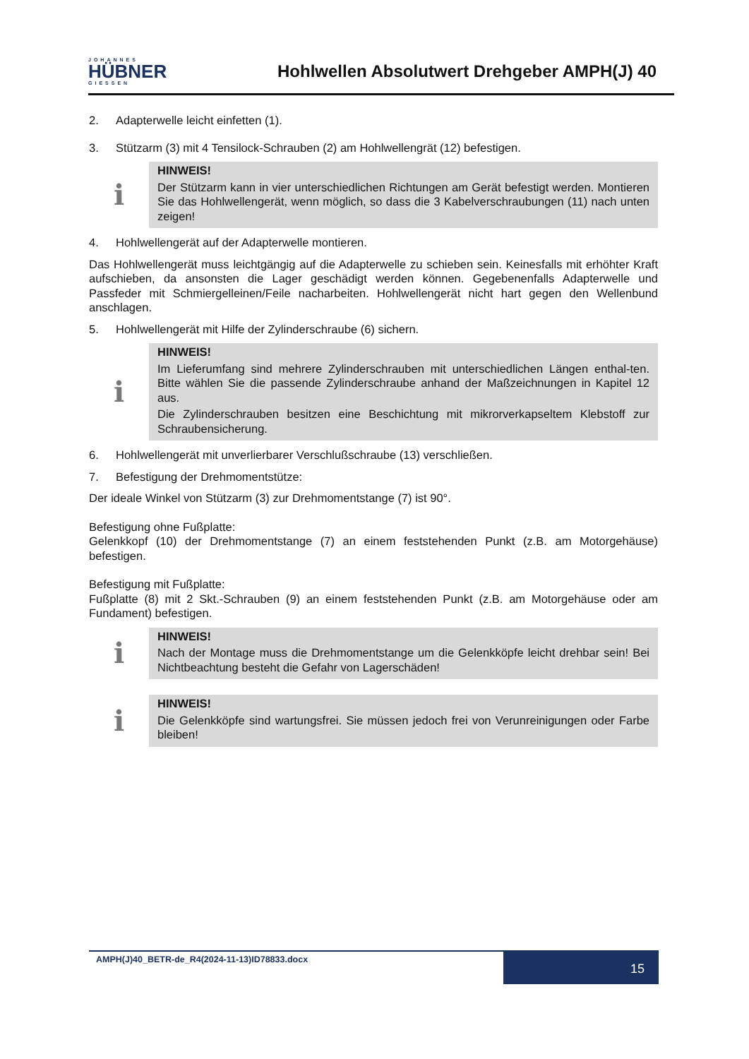JOHANNES
HÜBNER
GIESSEN
Hohlwellen Absolutwert Drehgeber AMPH(J) 40
2. Adapterwelle leicht einfetten (1).
3. Stützarm (3) mit 4 Tensilock-Schrauben (2) am Hohlwellengrät (12) befestigen.
ℹ
HINWEIS!
Der Stützarm kann in vier unterschiedlichen Richtungen am Gerät befestigt werden. Montieren Sie das Hohlwellengerät, wenn möglich, so dass die 3 Kabelverschraubungen (11) nach unten zeigen!
4. Hohlwellengerät auf der Adapterwelle montieren.
Das Hohlwellengerät muss leichtgängig auf die Adapterwelle zu schieben sein. Keinesfalls mit erhöhter Kraft aufschieben, da ansonsten die Lager geschädigt werden können. Gegebenenfalls Adapterwelle und Passfeder mit Schmiergelleinen/Feile nacharbeiten. Hohlwellengerät nicht hart gegen den Wellenbund anschlagen.
5. Hohlwellengerät mit Hilfe der Zylinderschraube (6) sichern.
ℹ
HINWEIS!
Im Lieferumfang sind mehrere Zylinderschrauben mit unterschiedlichen Längen enthal-ten. Bitte wählen Sie die passende Zylinderschraube anhand der Maßzeichnungen in Kapitel 12 aus.
Die Zylinderschrauben besitzen eine Beschichtung mit mikrorverkapseltem Klebstoff zur Schraubensicherung.
6. Hohlwellengerät mit unverlierbarer Verschlußschraube (13) verschließen.
7. Befestigung der Drehmomentstütze:
Der ideale Winkel von Stützarm (3) zur Drehmomentstange (7) ist 90°.
Befestigung ohne Fußplatte:
Gelenkkopf (10) der Drehmomentstange (7) an einem feststehenden Punkt (z.B. am Motorgehäuse) befestigen.
Befestigung mit Fußplatte:
Fußplatte (8) mit 2 Skt.-Schrauben (9) an einem feststehenden Punkt (z.B. am Motorgehäuse oder am Fundament) befestigen.
ℹ
HINWEIS!
Nach der Montage muss die Drehmomentstange um die Gelenkköpfe leicht drehbar sein! Bei Nichtbeachtung besteht die Gefahr von Lagerschäden!
ℹ
HINWEIS!
Die Gelenkköpfe sind wartungsfrei. Sie müssen jedoch frei von Verunreinigungen oder Farbe bleiben!
AMPH(J)40_BETR-de_R4(2024-11-13)ID78833.docx
15